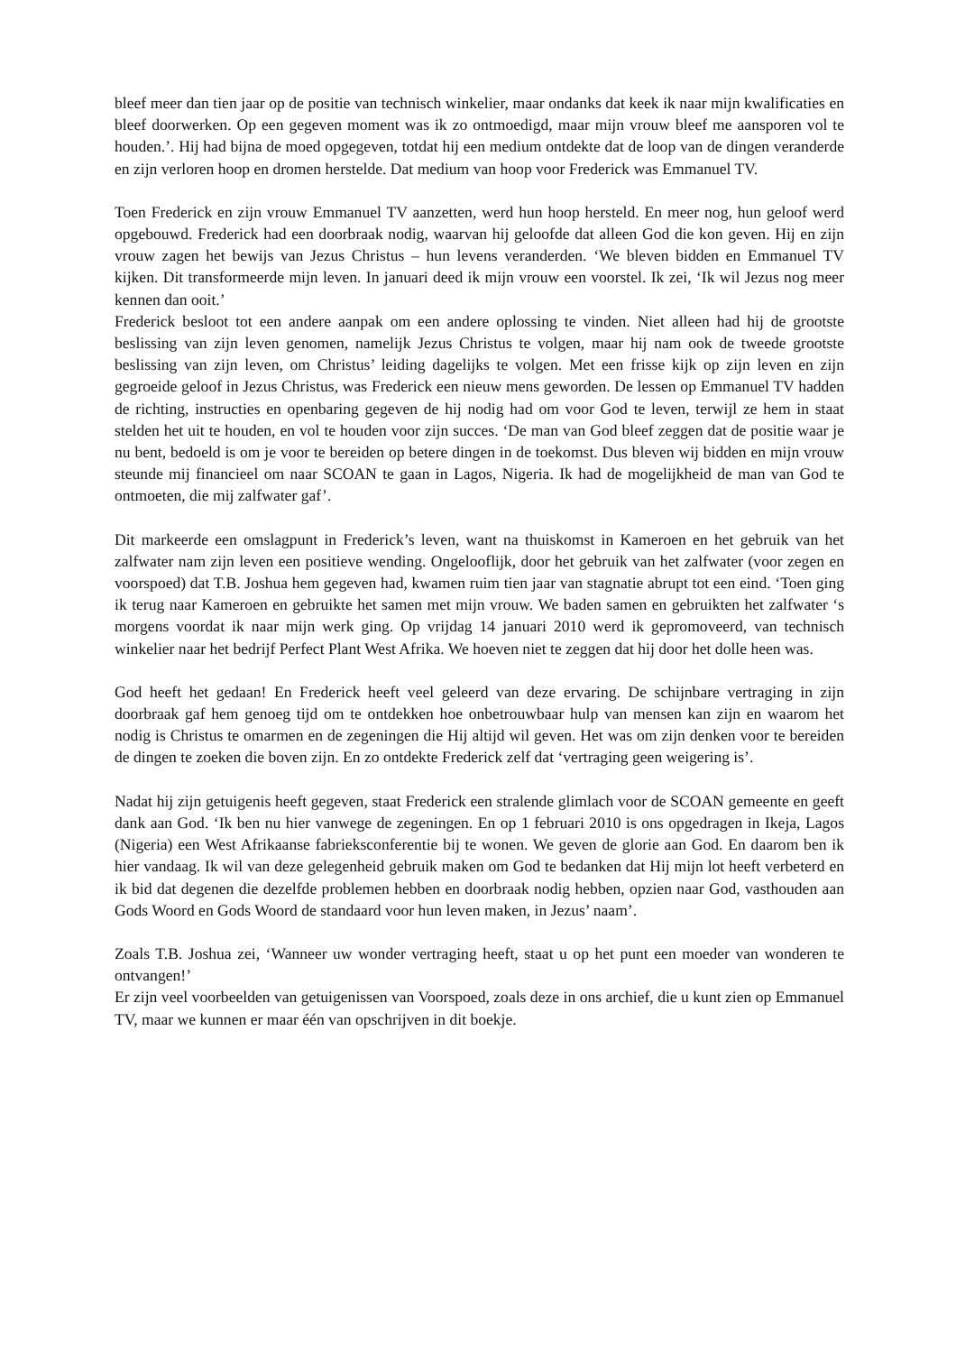bleef meer dan tien jaar op de positie van technisch winkelier, maar ondanks dat keek ik naar mijn kwalificaties en bleef doorwerken. Op een gegeven moment was ik zo ontmoedigd, maar mijn vrouw bleef me aansporen vol te houden.’. Hij had bijna de moed opgegeven, totdat hij een medium ontdekte dat de loop van de dingen veranderde en zijn verloren hoop en dromen herstelde. Dat medium van hoop voor Frederick was Emmanuel TV.
Toen Frederick en zijn vrouw Emmanuel TV aanzetten, werd hun hoop hersteld. En meer nog, hun geloof werd opgebouwd. Frederick had een doorbraak nodig, waarvan hij geloofde dat alleen God die kon geven. Hij en zijn vrouw zagen het bewijs van Jezus Christus – hun levens veranderden. ‘We bleven bidden en Emmanuel TV kijken. Dit transformeerde mijn leven. In januari deed ik mijn vrouw een voorstel. Ik zei, ‘Ik wil Jezus nog meer kennen dan ooit.’
Frederick besloot tot een andere aanpak om een andere oplossing te vinden. Niet alleen had hij de grootste beslissing van zijn leven genomen, namelijk Jezus Christus te volgen, maar hij nam ook de tweede grootste beslissing van zijn leven, om Christus’ leiding dagelijks te volgen. Met een frisse kijk op zijn leven en zijn gegroeide geloof in Jezus Christus, was Frederick een nieuw mens geworden. De lessen op Emmanuel TV hadden de richting, instructies en openbaring gegeven de hij nodig had om voor God te leven, terwijl ze hem in staat stelden het uit te houden, en vol te houden voor zijn succes. ‘De man van God bleef zeggen dat de positie waar je nu bent, bedoeld is om je voor te bereiden op betere dingen in de toekomst. Dus bleven wij bidden en mijn vrouw steunde mij financieel om naar SCOAN te gaan in Lagos, Nigeria. Ik had de mogelijkheid de man van God te ontmoeten, die mij zalfwater gaf’.
Dit markeerde een omslagpunt in Frederick’s leven, want na thuiskomst in Kameroen en het gebruik van het zalfwater nam zijn leven een positieve wending. Ongelooflijk, door het gebruik van het zalfwater (voor zegen en voorspoed) dat T.B. Joshua hem gegeven had, kwamen ruim tien jaar van stagnatie abrupt tot een eind. ‘Toen ging ik terug naar Kameroen en gebruikte het samen met mijn vrouw. We baden samen en gebruikten het zalfwater ‘s morgens voordat ik naar mijn werk ging. Op vrijdag 14 januari 2010 werd ik gepromoveerd, van technisch winkelier naar het bedrijf Perfect Plant West Afrika. We hoeven niet te zeggen dat hij door het dolle heen was.
God heeft het gedaan! En Frederick heeft veel geleerd van deze ervaring. De schijnbare vertraging in zijn doorbraak gaf hem genoeg tijd om te ontdekken hoe onbetrouwbaar hulp van mensen kan zijn en waarom het nodig is Christus te omarmen en de zegeningen die Hij altijd wil geven. Het was om zijn denken voor te bereiden de dingen te zoeken die boven zijn. En zo ontdekte Frederick zelf dat ‘vertraging geen weigering is’.
Nadat hij zijn getuigenis heeft gegeven, staat Frederick een stralende glimlach voor de SCOAN gemeente en geeft dank aan God. ‘Ik ben nu hier vanwege de zegeningen. En op 1 februari 2010 is ons opgedragen in Ikeja, Lagos (Nigeria) een West Afrikaanse fabrieksconferentie bij te wonen. We geven de glorie aan God. En daarom ben ik hier vandaag. Ik wil van deze gelegenheid gebruik maken om God te bedanken dat Hij mijn lot heeft verbeterd en ik bid dat degenen die dezelfde problemen hebben en doorbraak nodig hebben, opzien naar God, vasthouden aan Gods Woord en Gods Woord de standaard voor hun leven maken, in Jezus’ naam’.
Zoals T.B. Joshua zei, ‘Wanneer uw wonder vertraging heeft, staat u op het punt een moeder van wonderen te ontvangen!’
Er zijn veel voorbeelden van getuigenissen van Voorspoed, zoals deze in ons archief, die u kunt zien op Emmanuel TV, maar we kunnen er maar één van opschrijven in dit boekje.